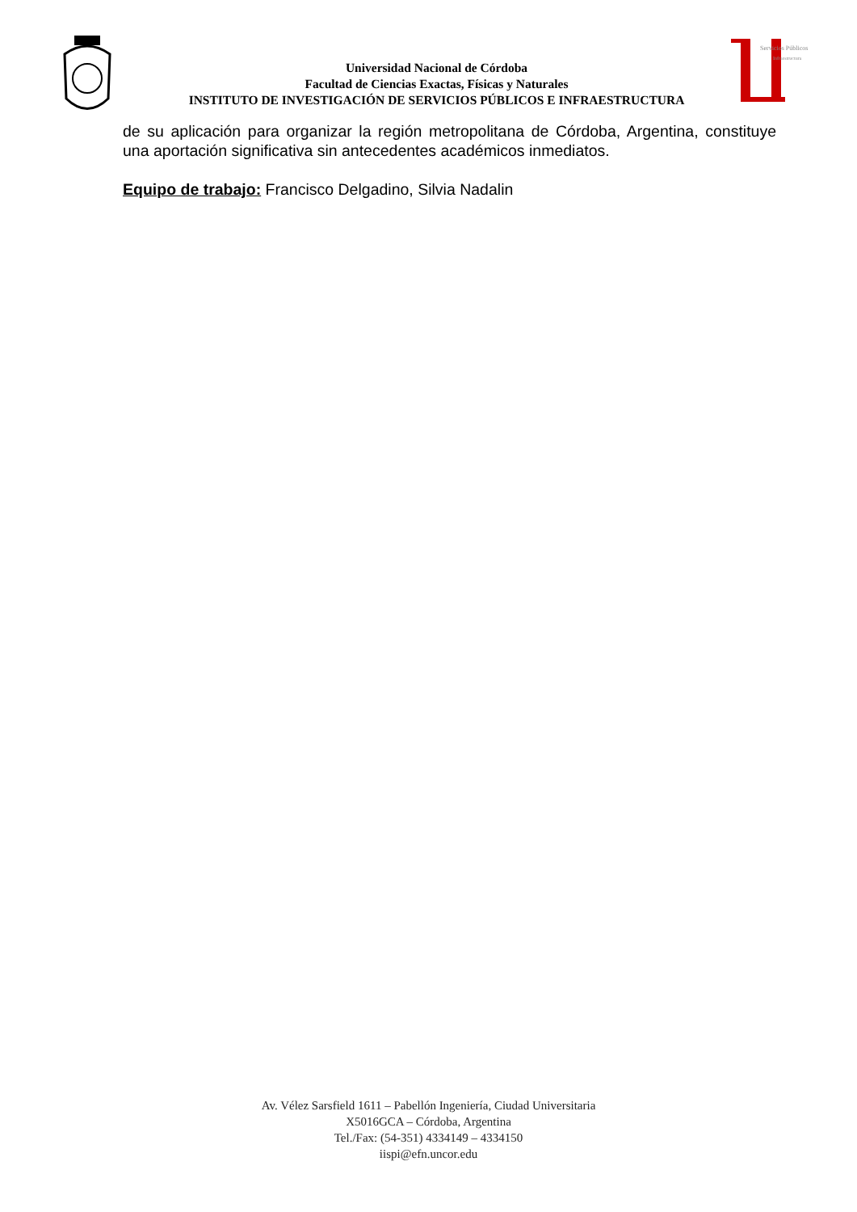Universidad Nacional de Córdoba
Facultad de Ciencias Exactas, Físicas y Naturales
INSTITUTO DE INVESTIGACIÓN DE SERVICIOS PÚBLICOS E INFRAESTRUCTURA
Servicios Públicos
Infraestructura
de su aplicación para organizar la región metropolitana de Córdoba, Argentina, constituye una aportación significativa sin antecedentes académicos inmediatos.
Equipo de trabajo: Francisco Delgadino, Silvia Nadalin
Av. Vélez Sarsfield 1611 – Pabellón Ingeniería, Ciudad Universitaria
X5016GCA – Córdoba, Argentina
Tel./Fax: (54-351) 4334149 – 4334150
iispi@efn.uncor.edu